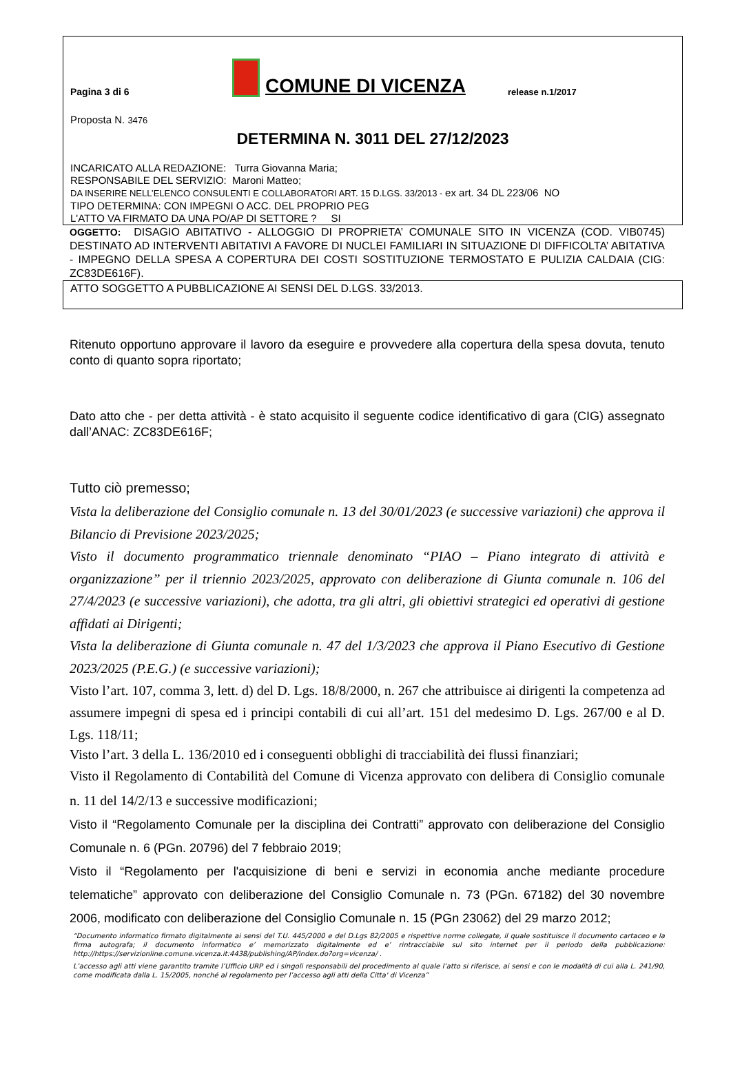Pagina 3 di 6
COMUNE DI VICENZA
release n.1/2017
Proposta N. 3476
DETERMINA N. 3011 DEL 27/12/2023
INCARICATO ALLA REDAZIONE: Turra Giovanna Maria;
RESPONSABILE DEL SERVIZIO: Maroni Matteo;
DA INSERIRE NELL’ELENCO CONSULENTI E COLLABORATORI ART. 15 D.LGS. 33/2013 - ex art. 34 DL 223/06 NO
TIPO DETERMINA: CON IMPEGNI O ACC. DEL PROPRIO PEG
L'ATTO VA FIRMATO DA UNA PO/AP DI SETTORE ? SI
OGGETTO: DISAGIO ABITATIVO - ALLOGGIO DI PROPRIETA’ COMUNALE SITO IN VICENZA (COD. VIB0745) DESTINATO AD INTERVENTI ABITATIVI A FAVORE DI NUCLEI FAMILIARI IN SITUAZIONE DI DIFFICOLTA’ ABITATIVA - IMPEGNO DELLA SPESA A COPERTURA DEI COSTI SOSTITUZIONE TERMOSTATO E PULIZIA CALDAIA (CIG: ZC83DE616F).
ATTO SOGGETTO A PUBBLICAZIONE AI SENSI DEL D.LGS. 33/2013.
Ritenuto opportuno approvare il lavoro da eseguire e provvedere alla copertura della spesa dovuta, tenuto conto di quanto sopra riportato;
Dato atto che - per detta attività - è stato acquisito il seguente codice identificativo di gara (CIG) assegnato dall’ANAC: ZC83DE616F;
Tutto ciò premesso;
Vista la deliberazione del Consiglio comunale n. 13 del 30/01/2023 (e successive variazioni) che approva il Bilancio di Previsione 2023/2025;
Visto il documento programmatico triennale denominato “PIAO – Piano integrato di attività e organizzazione” per il triennio 2023/2025, approvato con deliberazione di Giunta comunale n. 106 del 27/4/2023 (e successive variazioni), che adotta, tra gli altri, gli obiettivi strategici ed operativi di gestione affidati ai Dirigenti;
Vista la deliberazione di Giunta comunale n. 47 del 1/3/2023 che approva il Piano Esecutivo di Gestione 2023/2025 (P.E.G.) (e successive variazioni);
Visto l’art. 107, comma 3, lett. d) del D. Lgs. 18/8/2000, n. 267 che attribuisce ai dirigenti la competenza ad assumere impegni di spesa ed i principi contabili di cui all’art. 151 del medesimo D. Lgs. 267/00 e al D. Lgs. 118/11;
Visto l’art. 3 della L. 136/2010 ed i conseguenti obblighi di tracciabilità dei flussi finanziari;
Visto il Regolamento di Contabilità del Comune di Vicenza approvato con delibera di Consiglio comunale n. 11 del 14/2/13 e successive modificazioni;
Visto il “Regolamento Comunale per la disciplina dei Contratti” approvato con deliberazione del Consiglio Comunale n. 6 (PGn. 20796) del 7 febbraio 2019;
Visto il “Regolamento per l'acquisizione di beni e servizi in economia anche mediante procedure telematiche” approvato con deliberazione del Consiglio Comunale n. 73 (PGn. 67182) del 30 novembre 2006, modificato con deliberazione del Consiglio Comunale n. 15 (PGn 23062) del 29 marzo 2012;
“Documento informatico firmato digitalmente ai sensi del T.U. 445/2000 e del D.Lgs 82/2005 e rispettive norme collegate, il quale sostituisce il documento cartaceo e la firma autografa; il documento informatico e’ memorizzato digitalmente ed e’ rintracciabile sul sito internet per il periodo della pubblicazione: http://https://servizionline.comune.vicenza.it:4438/publishing/AP/index.do?org=vicenza/ .
L’accesso agli atti viene garantito tramite l’Ufficio URP ed i singoli responsabili del procedimento al quale l’atto si riferisce, ai sensi e con le modalità di cui alla L. 241/90, come modificata dalla L. 15/2005, nonché al regolamento per l’accesso agli atti della Citta' di Vicenza”